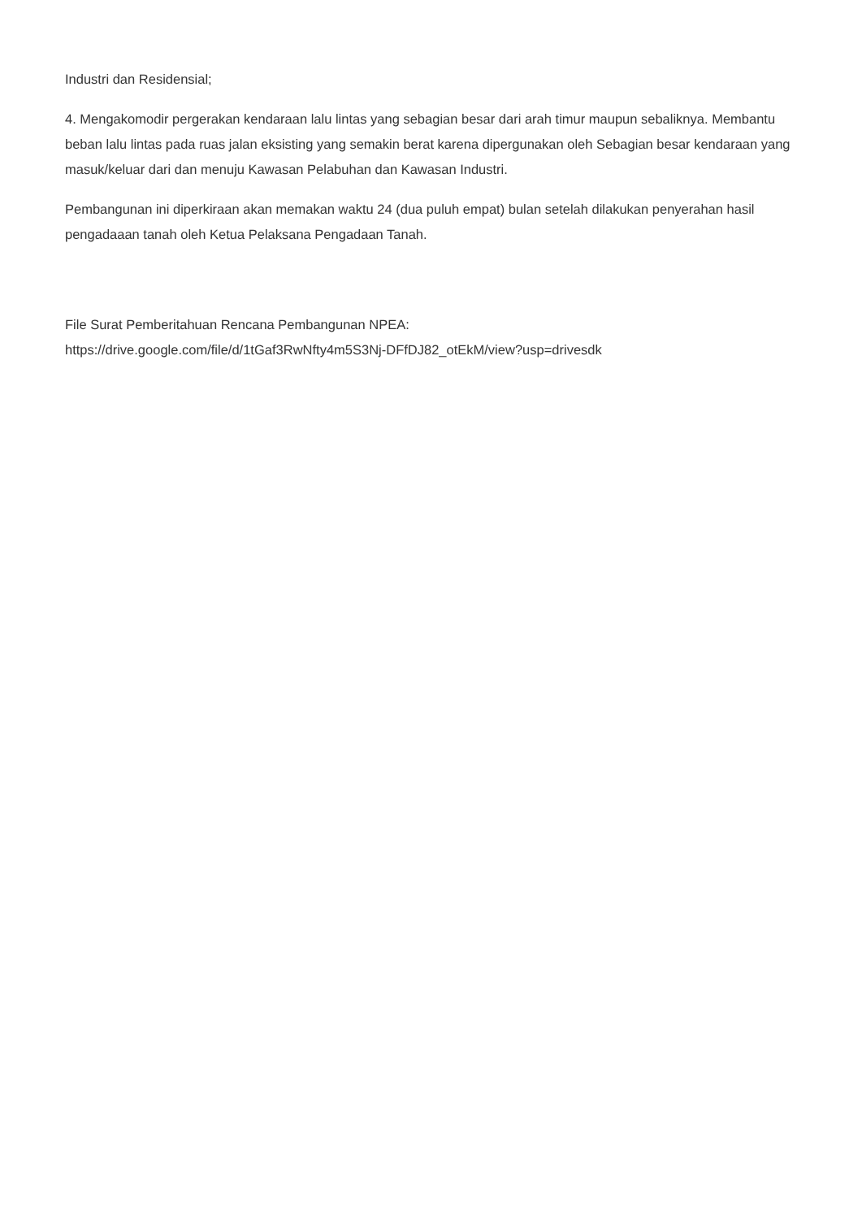Industri dan Residensial;
4. Mengakomodir pergerakan kendaraan lalu lintas yang sebagian besar dari arah timur maupun sebaliknya. Membantu beban lalu lintas pada ruas jalan eksisting yang semakin berat karena dipergunakan oleh Sebagian besar kendaraan yang masuk/keluar dari dan menuju Kawasan Pelabuhan dan Kawasan Industri.
Pembangunan ini diperkiraan akan memakan waktu 24 (dua puluh empat) bulan setelah dilakukan penyerahan hasil pengadaaan tanah oleh Ketua Pelaksana Pengadaan Tanah.
File Surat Pemberitahuan Rencana Pembangunan NPEA:
https://drive.google.com/file/d/1tGaf3RwNfty4m5S3Nj-DFfDJ82_otEkM/view?usp=drivesdk